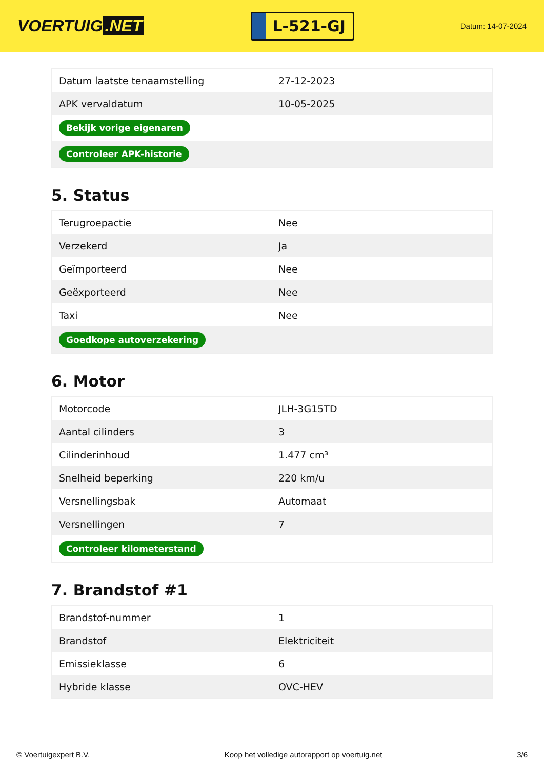VOERTUIG.NET
L-521-GJ
Datum: 14-07-2024
| Datum laatste tenaamstelling | 27-12-2023 |
| APK vervaldatum | 10-05-2025 |
| Bekijk vorige eigenaren | |
| Controleer APK-historie | |
5. Status
| Terugroepactie | Nee |
| Verzekerd | Ja |
| Geïmporteerd | Nee |
| Geëxporteerd | Nee |
| Taxi | Nee |
| Goedkope autoverzekering | |
6. Motor
| Motorcode | JLH-3G15TD |
| Aantal cilinders | 3 |
| Cilinderinhoud | 1.477 cm³ |
| Snelheid beperking | 220 km/u |
| Versnellingsbak | Automaat |
| Versnellingen | 7 |
| Controleer kilometerstand | |
7. Brandstof #1
| Brandstof-nummer | 1 |
| Brandstof | Elektriciteit |
| Emissieklasse | 6 |
| Hybride klasse | OVC-HEV |
© Voertuigexpert B.V. Koop het volledige autorapport op voertuig.net 3/6